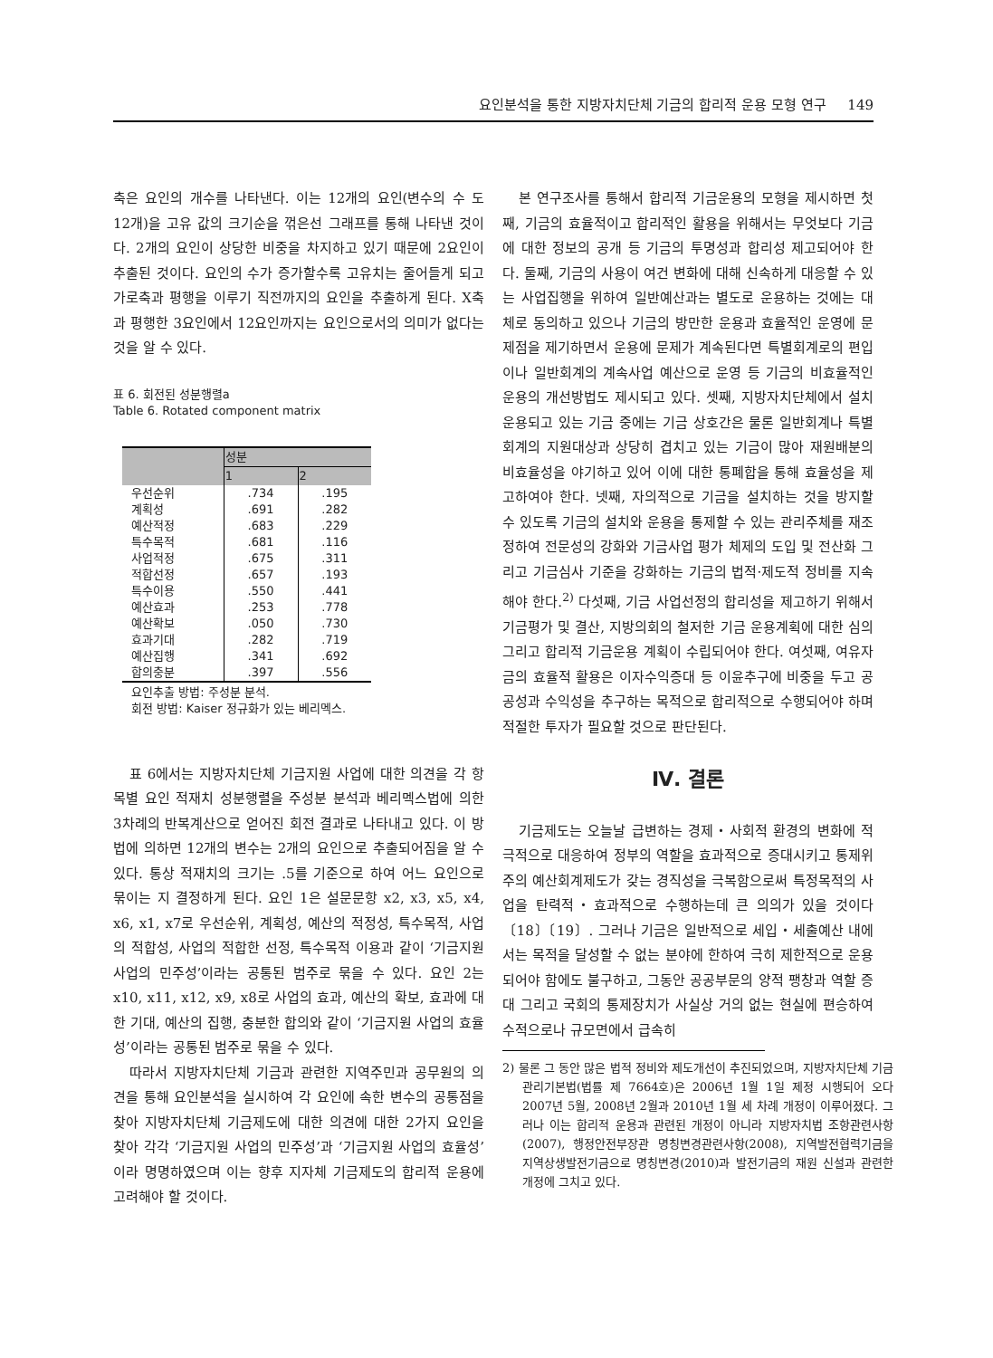요인분석을 통한 지방자치단체 기금의 합리적 운용 모형 연구 149
축은 요인의 개수를 나타낸다. 이는 12개의 요인(변수의 수 도 12개)을 고유 값의 크기순을 꺾은선 그래프를 통해 나타낸 것이다. 2개의 요인이 상당한 비중을 차지하고 있기 때문에 2요인이 추출된 것이다. 요인의 수가 증가할수록 고유치는 줄어들게 되고 가로축과 평행을 이루기 직전까지의 요인을 추출하게 된다. X축과 평행한 3요인에서 12요인까지는 요인으로서의 의미가 없다는 것을 알 수 있다.
표 6. 회전된 성분행렬a
Table 6. Rotated component matrix
| | 성분 | |
| --- | --- | --- |
| | 1 | 2 |
| 우선순위 | .734 | .195 |
| 계획성 | .691 | .282 |
| 예산적정 | .683 | .229 |
| 특수목적 | .681 | .116 |
| 사업적정 | .675 | .311 |
| 적합선정 | .657 | .193 |
| 특수이용 | .550 | .441 |
| 예산효과 | .253 | .778 |
| 예산확보 | .050 | .730 |
| 효과기대 | .282 | .719 |
| 예산집행 | .341 | .692 |
| 합의충분 | .397 | .556 |
요인추출 방법: 주성분 분석.
회전 방법: Kaiser 정규화가 있는 베리멕스.
표 6에서는 지방자치단체 기금지원 사업에 대한 의견을 각 항목별 요인 적재치 성분행렬을 주성분 분석과 베리멕스법에 의한 3차례의 반복계산으로 얻어진 회전 결과로 나타내고 있다. 이 방법에 의하면 12개의 변수는 2개의 요인으로 추출되어짐을 알 수 있다. 통상 적재치의 크기는 .5를 기준으로 하여 어느 요인으로 묶이는 지 결정하게 된다. 요인 1은 설문문항 x2, x3, x5, x4, x6, x1, x7로 우선순위, 계획성, 예산의 적정성, 특수목적, 사업의 적합성, 사업의 적합한 선정, 특수목적 이용과 같이 ‘기금지원 사업의 민주성’이라는 공통된 범주로 묶을 수 있다. 요인 2는 x10, x11, x12, x9, x8로 사업의 효과, 예산의 확보, 효과에 대한 기대, 예산의 집행, 충분한 합의와 같이 ‘기금지원 사업의 효율성’이라는 공통된 범주로 묶을 수 있다.
따라서 지방자치단체 기금과 관련한 지역주민과 공무원의 의견을 통해 요인분석을 실시하여 각 요인에 속한 변수의 공통점을 찾아 지방자치단체 기금제도에 대한 의견에 대한 2가지 요인을 찾아 각각 ‘기금지원 사업의 민주성’과 ‘기금지원 사업의 효율성’ 이라 명명하였으며 이는 향후 지자체 기금제도의 합리적 운용에 고려해야 할 것이다.
본 연구조사를 통해서 합리적 기금운용의 모형을 제시하면 첫째, 기금의 효율적이고 합리적인 활용을 위해서는 무엇보다 기금에 대한 정보의 공개 등 기금의 투명성과 합리성 제고되어야 한다. 둘째, 기금의 사용이 여건 변화에 대해 신속하게 대응할 수 있는 사업집행을 위하여 일반예산과는 별도로 운용하는 것에는 대체로 동의하고 있으나 기금의 방만한 운용과 효율적인 운영에 문제점을 제기하면서 운용에 문제가 계속된다면 특별회계로의 편입이나 일반회계의 계속사업 예산으로 운영 등 기금의 비효율적인 운용의 개선방법도 제시되고 있다. 셋째, 지방자치단체에서 설치 운용되고 있는 기금 중에는 기금 상호간은 물론 일반회계나 특별회계의 지원대상과 상당히 겹치고 있는 기금이 많아 재원배분의 비효율성을 야기하고 있어 이에 대한 통폐합을 통해 효율성을 제고하여야 한다. 넷째, 자의적으로 기금을 설치하는 것을 방지할 수 있도록 기금의 설치와 운용을 통제할 수 있는 관리주체를 재조정하여 전문성의 강화와 기금사업 평가 체제의 도입 및 전산화 그리고 기금심사 기준을 강화하는 기금의 법적·제도적 정비를 지속해야 한다.<sup>2)</sup> 다섯째, 기금 사업선정의 합리성을 제고하기 위해서 기금평가 및 결산, 지방의회의 철저한 기금 운용계획에 대한 심의 그리고 합리적 기금운용 계획이 수립되어야 한다. 여섯째, 여유자금의 효율적 활용은 이자수익증대 등 이윤추구에 비중을 두고 공공성과 수익성을 추구하는 목적으로 합리적으로 수행되어야 하며 적절한 투자가 필요할 것으로 판단된다.
Ⅳ. 결론
기금제도는 오늘날 급변하는 경제・사회적 환경의 변화에 적극적으로 대응하여 정부의 역할을 효과적으로 증대시키고 통제위주의 예산회계제도가 갖는 경직성을 극복함으로써 특정목적의 사업을 탄력적・효과적으로 수행하는데 큰 의의가 있을 것이다〔18〕〔19〕. 그러나 기금은 일반적으로 세입・세출예산 내에서는 목적을 달성할 수 없는 분야에 한하여 극히 제한적으로 운용되어야 함에도 불구하고, 그동안 공공부문의 양적 팽창과 역할 증대 그리고 국회의 통제장치가 사실상 거의 없는 현실에 편승하여 수적으로나 규모면에서 급속히
2) 물론 그 동안 많은 법적 정비와 제도개선이 추진되었으며, 지방자치단체 기금관리기본법(법률 제 7664호)은 2006년 1월 1일 제정 시행되어 오다 2007년 5월, 2008년 2월과 2010년 1월 세 차례 개정이 이루어졌다. 그러나 이는 합리적 운용과 관련된 개정이 아니라 지방자치법 조항관련사항(2007), 행정안전부장관 명칭변경관련사항(2008), 지역발전협력기금을 지역상생발전기금으로 명칭변경(2010)과 발전기금의 재원 신설과 관련한 개정에 그치고 있다.